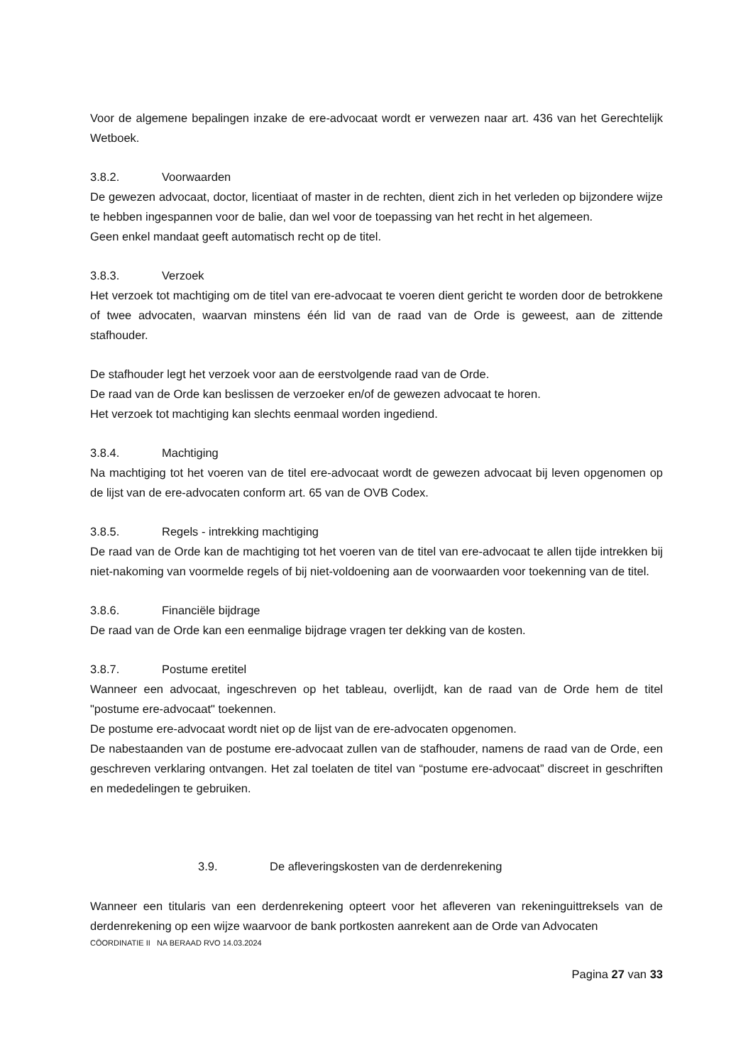Voor de algemene bepalingen inzake de ere-advocaat wordt er verwezen naar art. 436 van het Gerechtelijk Wetboek.
3.8.2. Voorwaarden
De gewezen advocaat, doctor, licentiaat of master in de rechten, dient zich in het verleden op bijzondere wijze te hebben ingespannen voor de balie, dan wel voor de toepassing van het recht in het algemeen.
Geen enkel mandaat geeft automatisch recht op de titel.
3.8.3. Verzoek
Het verzoek tot machtiging om de titel van ere-advocaat te voeren dient gericht te worden door de betrokkene of twee advocaten, waarvan minstens één lid van de raad van de Orde is geweest, aan de zittende stafhouder.
De stafhouder legt het verzoek voor aan de eerstvolgende raad van de Orde.
De raad van de Orde kan beslissen de verzoeker en/of de gewezen advocaat te horen.
Het verzoek tot machtiging kan slechts eenmaal worden ingediend.
3.8.4. Machtiging
Na machtiging tot het voeren van de titel ere-advocaat wordt de gewezen advocaat bij leven opgenomen op de lijst van de ere-advocaten conform art. 65 van de OVB Codex.
3.8.5. Regels - intrekking machtiging
De raad van de Orde kan de machtiging tot het voeren van de titel van ere-advocaat te allen tijde intrekken bij niet-nakoming van voormelde regels of bij niet-voldoening aan de voorwaarden voor toekenning van de titel.
3.8.6. Financiële bijdrage
De raad van de Orde kan een eenmalige bijdrage vragen ter dekking van de kosten.
3.8.7. Postume eretitel
Wanneer een advocaat, ingeschreven op het tableau, overlijdt, kan de raad van de Orde hem de titel "postume ere-advocaat" toekennen.
De postume ere-advocaat wordt niet op de lijst van de ere-advocaten opgenomen.
De nabestaanden van de postume ere-advocaat zullen van de stafhouder, namens de raad van de Orde, een geschreven verklaring ontvangen. Het zal toelaten de titel van “postume ere-advocaat” discreet in geschriften en mededelingen te gebruiken.
3.9. De afleveringskosten van de derdenrekening
Wanneer een titularis van een derdenrekening opteert voor het afleveren van rekeninguittreksels van de derdenrekening op een wijze waarvoor de bank portkosten aanrekent aan de Orde van Advocaten
CÖORDINATIE II NA BERAAD RVO 14.03.2024
Pagina 27 van 33